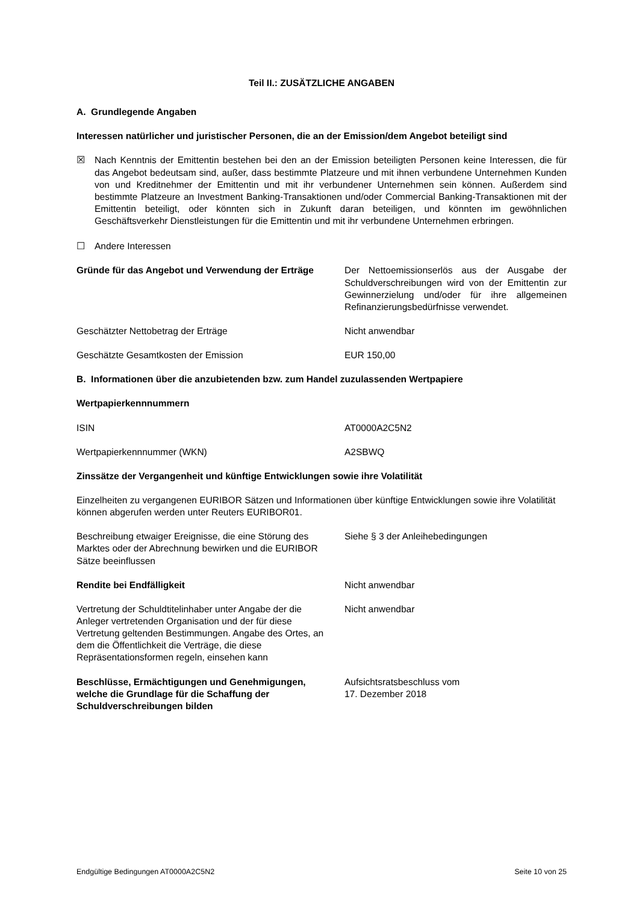Teil II.: ZUSÄTZLICHE ANGABEN
A. Grundlegende Angaben
Interessen natürlicher und juristischer Personen, die an der Emission/dem Angebot beteiligt sind
☒ Nach Kenntnis der Emittentin bestehen bei den an der Emission beteiligten Personen keine Interessen, die für das Angebot bedeutsam sind, außer, dass bestimmte Platzeure und mit ihnen verbundene Unternehmen Kunden von und Kreditnehmer der Emittentin und mit ihr verbundener Unternehmen sein können. Außerdem sind bestimmte Platzeure an Investment Banking-Transaktionen und/oder Commercial Banking-Transaktionen mit der Emittentin beteiligt, oder könnten sich in Zukunft daran beteiligen, und könnten im gewöhnlichen Geschäftsverkehr Dienstleistungen für die Emittentin und mit ihr verbundene Unternehmen erbringen.
☐ Andere Interessen
Gründe für das Angebot und Verwendung der Erträge
Der Nettoemissionserlös aus der Ausgabe der Schuldverschreibungen wird von der Emittentin zur Gewinnerzielung und/oder für ihre allgemeinen Refinanzierungsbedürfnisse verwendet.
Geschätzter Nettobetrag der Erträge Nicht anwendbar
Geschätzte Gesamtkosten der Emission EUR 150,00
B. Informationen über die anzubietenden bzw. zum Handel zuzulassenden Wertpapiere
Wertpapierkennnummern
ISIN AT0000A2C5N2
Wertpapierkennnummer (WKN) A2SBWQ
Zinssätze der Vergangenheit und künftige Entwicklungen sowie ihre Volatilität
Einzelheiten zu vergangenen EURIBOR Sätzen und Informationen über künftige Entwicklungen sowie ihre Volatilität können abgerufen werden unter Reuters EURIBOR01.
Beschreibung etwaiger Ereignisse, die eine Störung des Marktes oder der Abrechnung bewirken und die EURIBOR Sätze beeinflussen
Siehe § 3 der Anleihebedingungen
Rendite bei Endfälligkeit Nicht anwendbar
Vertretung der Schuldtitelinhaber unter Angabe der die Anleger vertretenden Organisation und der für diese Vertretung geltenden Bestimmungen. Angabe des Ortes, an dem die Öffentlichkeit die Verträge, die diese Repräsentationsformen regeln, einsehen kann
Nicht anwendbar
Beschlüsse, Ermächtigungen und Genehmigungen, welche die Grundlage für die Schaffung der Schuldverschreibungen bilden
Aufsichtsratsbeschluss vom
17. Dezember 2018
Endgültige Bedingungen AT0000A2C5N2 Seite 10 von 25